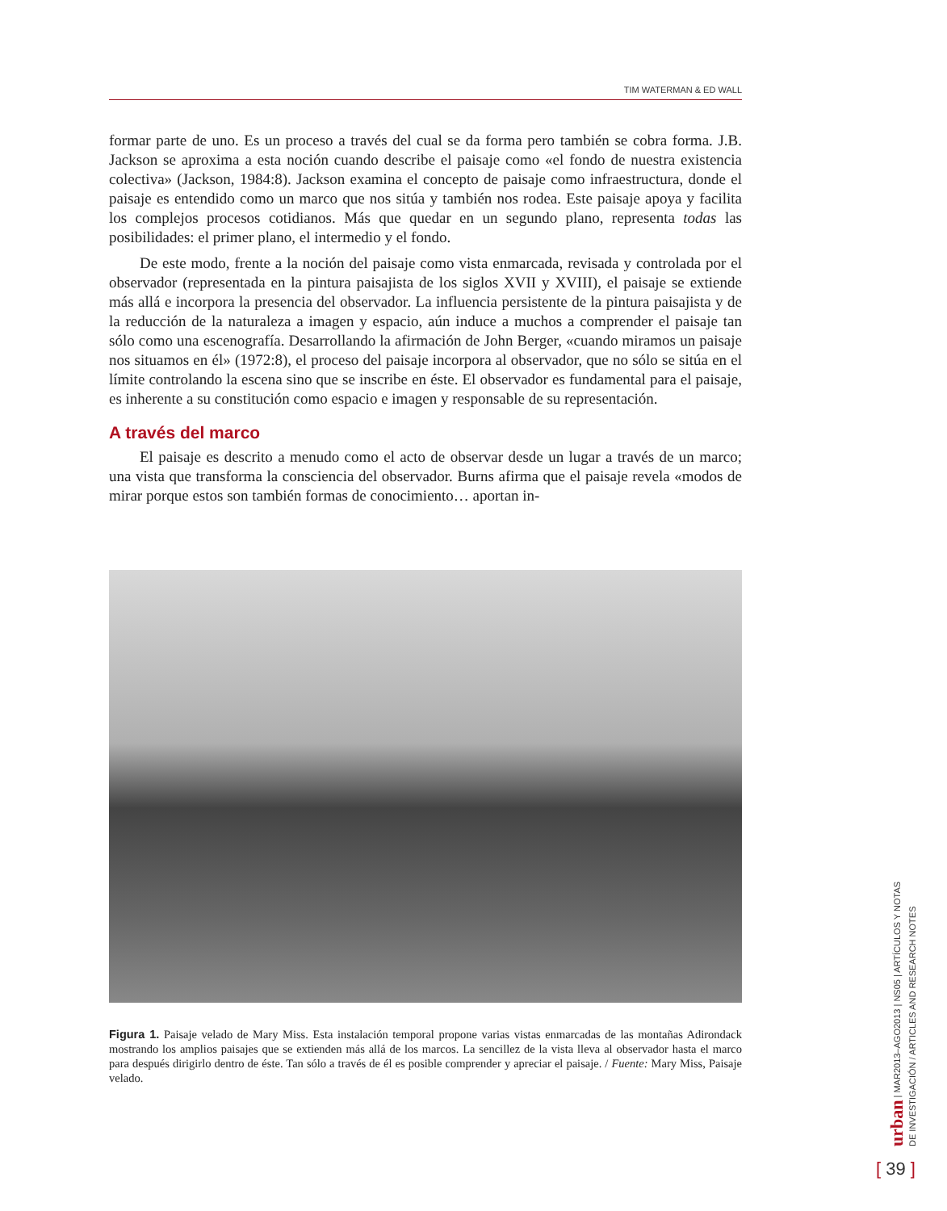TIM WATERMAN & ED WALL
formar parte de uno. Es un proceso a través del cual se da forma pero también se cobra forma. J.B. Jackson se aproxima a esta noción cuando describe el paisaje como «el fondo de nuestra existencia colectiva» (Jackson, 1984:8). Jackson examina el concepto de paisaje como infraestructura, donde el paisaje es entendido como un marco que nos sitúa y también nos rodea. Este paisaje apoya y facilita los complejos procesos cotidianos. Más que quedar en un segundo plano, representa todas las posibilidades: el primer plano, el intermedio y el fondo.
De este modo, frente a la noción del paisaje como vista enmarcada, revisada y controlada por el observador (representada en la pintura paisajista de los siglos XVII y XVIII), el paisaje se extiende más allá e incorpora la presencia del observador. La influencia persistente de la pintura paisajista y de la reducción de la naturaleza a imagen y espacio, aún induce a muchos a comprender el paisaje tan sólo como una escenografía. Desarrollando la afirmación de John Berger, «cuando miramos un paisaje nos situamos en él» (1972:8), el proceso del paisaje incorpora al observador, que no sólo se sitúa en el límite controlando la escena sino que se inscribe en éste. El observador es fundamental para el paisaje, es inherente a su constitución como espacio e imagen y responsable de su representación.
A través del marco
El paisaje es descrito a menudo como el acto de observar desde un lugar a través de un marco; una vista que transforma la consciencia del observador. Burns afirma que el paisaje revela «modos de mirar porque estos son también formas de conocimiento… aportan in-
Figura 1. Paisaje velado de Mary Miss. Esta instalación temporal propone varias vistas enmarcadas de las montañas Adirondack mostrando los amplios paisajes que se extienden más allá de los marcos. La sencillez de la vista lleva al observador hasta el marco para después dirigirlo dentro de éste. Tan sólo a través de él es posible comprender y apreciar el paisaje. / Fuente: Mary Miss, Paisaje velado.
urban | MAR2013–AGO2013 | NS05 | ARTÍCULOS Y NOTAS DE INVESTIGACIÓN / ARTICLES AND RESEARCH NOTES
[ 39 ]